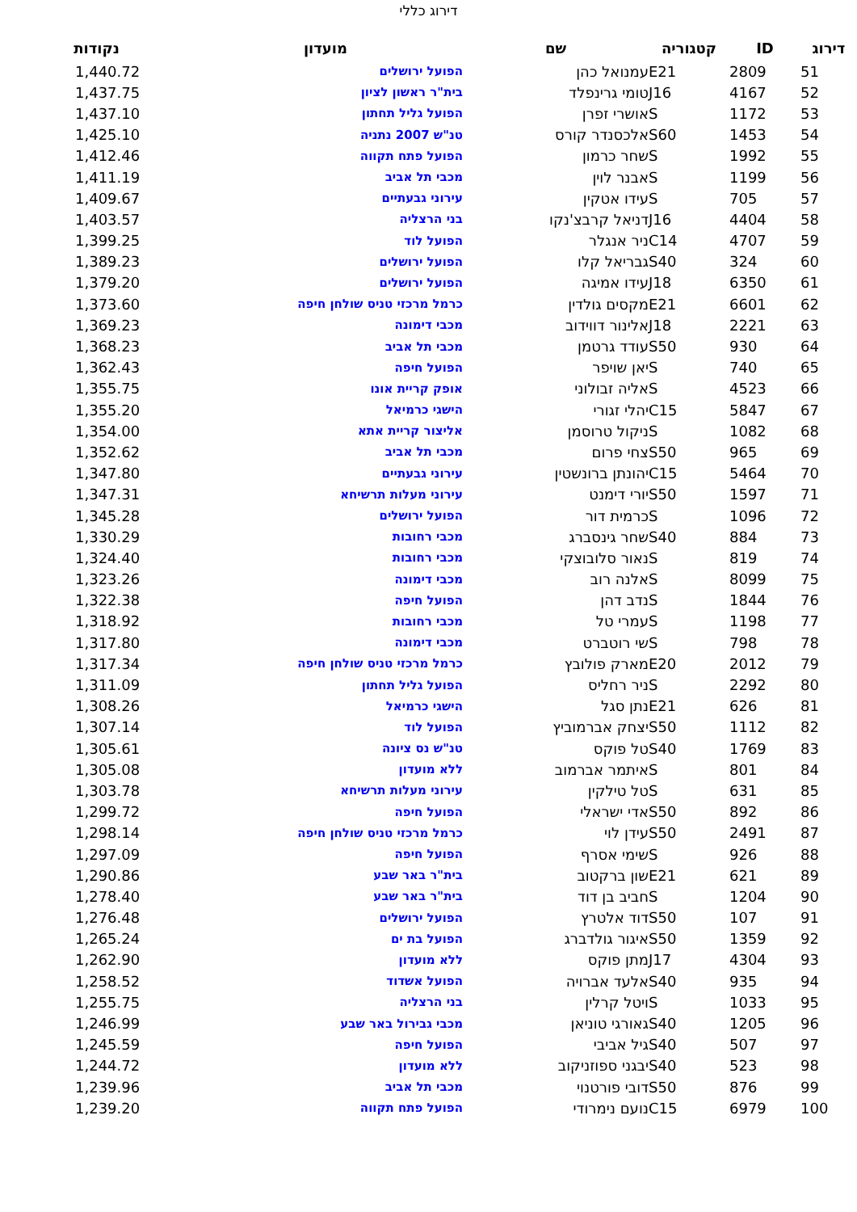דירוג כללי
| דירוג | ID | קטגוריה | שם | מועדון | נקודות |
| --- | --- | --- | --- | --- | --- |
| 51 | 2809 | E21 | עמנואל כהן | הפועל ירושלים | 1,440.72 |
| 52 | 4167 | J16 | טומי גרינפלד | בית"ר ראשון לציון | 1,437.75 |
| 53 | 1172 | S | אושרי זפרן | הפועל גליל תחתון | 1,437.10 |
| 54 | 1453 | S60 | אלכסנדר קורס | טנ"ש 2007 נתניה | 1,425.10 |
| 55 | 1992 | S | שחר כרמון | הפועל פתח תקווה | 1,412.46 |
| 56 | 1199 | S | אבנר לוין | מכבי תל אביב | 1,411.19 |
| 57 | 705 | S | עידו אטקין | עירוני גבעתיים | 1,409.67 |
| 58 | 4404 | J16 | דניאל קרבצ'נקו | בני הרצליה | 1,403.57 |
| 59 | 4707 | C14 | ניר אנגלר | הפועל לוד | 1,399.25 |
| 60 | 324 | S40 | גבריאל קלו | הפועל ירושלים | 1,389.23 |
| 61 | 6350 | J18 | עידו אמיגה | הפועל ירושלים | 1,379.20 |
| 62 | 6601 | E21 | מקסים גולדין | כרמל מרכזי טניס שולחן חיפה | 1,373.60 |
| 63 | 2221 | J18 | אלינור דווידוב | מכבי דימונה | 1,369.23 |
| 64 | 930 | S50 | עודד גרטמן | מכבי תל אביב | 1,368.23 |
| 65 | 740 | S | יאן שויפר | הפועל חיפה | 1,362.43 |
| 66 | 4523 | S | אליה זבולוני | אופק קריית אונו | 1,355.75 |
| 67 | 5847 | C15 | יהלי זגורי | הישגי כרמיאל | 1,355.20 |
| 68 | 1082 | S | ניקול טרוסמן | אליצור קריית אתא | 1,354.00 |
| 69 | 965 | S50 | צחי פרום | מכבי תל אביב | 1,352.62 |
| 70 | 5464 | C15 | יהונתן ברונשטין | עירוני גבעתיים | 1,347.80 |
| 71 | 1597 | S50 | יורי דימנט | עירוני מעלות תרשיחא | 1,347.31 |
| 72 | 1096 | S | כרמית דור | הפועל ירושלים | 1,345.28 |
| 73 | 884 | S40 | שחר גינסברג | מכבי רחובות | 1,330.29 |
| 74 | 819 | S | נאור סלובוצקי | מכבי רחובות | 1,324.40 |
| 75 | 8099 | S | אלנה רוב | מכבי דימונה | 1,323.26 |
| 76 | 1844 | S | נדב דהן | הפועל חיפה | 1,322.38 |
| 77 | 1198 | S | עמרי טל | מכבי רחובות | 1,318.92 |
| 78 | 798 | S | שי רוטברט | מכבי דימונה | 1,317.80 |
| 79 | 2012 | E20 | מארק פולובץ | כרמל מרכזי טניס שולחן חיפה | 1,317.34 |
| 80 | 2292 | S | ניר רחליס | הפועל גליל תחתון | 1,311.09 |
| 81 | 626 | E21 | נתן סגל | הישגי כרמיאל | 1,308.26 |
| 82 | 1112 | S50 | יצחק אברמוביץ | הפועל לוד | 1,307.14 |
| 83 | 1769 | S40 | טל פוקס | טנ"ש נס ציונה | 1,305.61 |
| 84 | 801 | S | איתמר אברמוב | ללא מועדון | 1,305.08 |
| 85 | 631 | S | טל טילקין | עירוני מעלות תרשיחא | 1,303.78 |
| 86 | 892 | S50 | אדי ישראלי | הפועל חיפה | 1,299.72 |
| 87 | 2491 | S50 | עידן לוי | כרמל מרכזי טניס שולחן חיפה | 1,298.14 |
| 88 | 926 | S | שימי אסרף | הפועל חיפה | 1,297.09 |
| 89 | 621 | E21 | שון ברקטוב | בית"ר באר שבע | 1,290.86 |
| 90 | 1204 | S | חביב בן דוד | בית"ר באר שבע | 1,278.40 |
| 91 | 107 | S50 | דוד אלטרץ | הפועל ירושלים | 1,276.48 |
| 92 | 1359 | S50 | איגור גולדברג | הפועל בת ים | 1,265.24 |
| 93 | 4304 | J17 | מתן פוקס | ללא מועדון | 1,262.90 |
| 94 | 935 | S40 | אלעד אברויה | הפועל אשדוד | 1,258.52 |
| 95 | 1033 | S | ויטל קרלין | בני הרצליה | 1,255.75 |
| 96 | 1205 | S40 | גאורגי טוניאן | מכבי גבירול באר שבע | 1,246.99 |
| 97 | 507 | S40 | גיל אביבי | הפועל חיפה | 1,245.59 |
| 98 | 523 | S40 | יבגני ספוזניקוב | ללא מועדון | 1,244.72 |
| 99 | 876 | S50 | דובי פורטנוי | מכבי תל אביב | 1,239.96 |
| 100 | 6979 | C15 | נועם נימרודי | הפועל פתח תקווה | 1,239.20 |